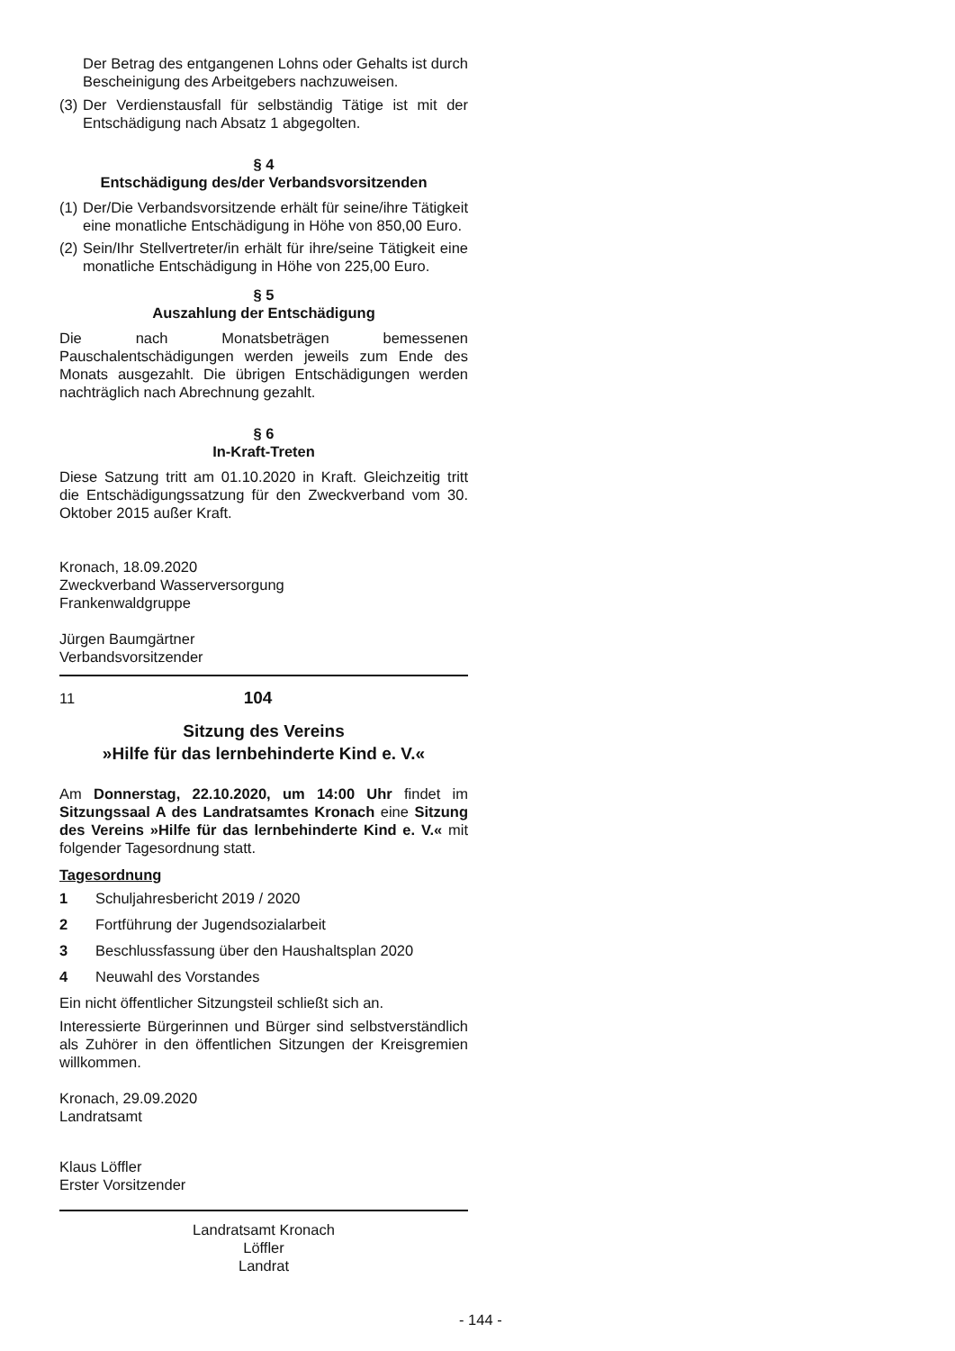Der Betrag des entgangenen Lohns oder Gehalts ist durch Bescheinigung des Arbeitgebers nachzuweisen.
(3) Der Verdienstausfall für selbständig Tätige ist mit der Entschädigung nach Absatz 1 abgegolten.
§ 4
Entschädigung des/der Verbandsvorsitzenden
(1) Der/Die Verbandsvorsitzende erhält für seine/ihre Tätigkeit eine monatliche Entschädigung in Höhe von 850,00 Euro.
(2) Sein/Ihr Stellvertreter/in erhält für ihre/seine Tätigkeit eine monatliche Entschädigung in Höhe von 225,00 Euro.
§ 5
Auszahlung der Entschädigung
Die nach Monatsbeträgen bemessenen Pauschalentschädigungen werden jeweils zum Ende des Monats ausgezahlt. Die übrigen Entschädigungen werden nachträglich nach Abrechnung gezahlt.
§ 6
In-Kraft-Treten
Diese Satzung tritt am 01.10.2020 in Kraft. Gleichzeitig tritt die Entschädigungssatzung für den Zweckverband vom 30. Oktober 2015 außer Kraft.
Kronach, 18.09.2020
Zweckverband Wasserversorgung
Frankenwaldgruppe
Jürgen Baumgärtner
Verbandsvorsitzender
11 104
Sitzung des Vereins
»Hilfe für das lernbehinderte Kind e. V.«
Am Donnerstag, 22.10.2020, um 14:00 Uhr findet im Sitzungssaal A des Landratsamtes Kronach eine Sitzung des Vereins »Hilfe für das lernbehinderte Kind e. V.« mit folgender Tagesordnung statt.
Tagesordnung
1 Schuljahresbericht 2019 / 2020
2 Fortführung der Jugendsozialarbeit
3 Beschlussfassung über den Haushaltsplan 2020
4 Neuwahl des Vorstandes
Ein nicht öffentlicher Sitzungsteil schließt sich an.
Interessierte Bürgerinnen und Bürger sind selbstverständlich als Zuhörer in den öffentlichen Sitzungen der Kreisgremien willkommen.
Kronach, 29.09.2020
Landratsamt
Klaus Löffler
Erster Vorsitzender
Landratsamt Kronach
Löffler
Landrat
- 144 -